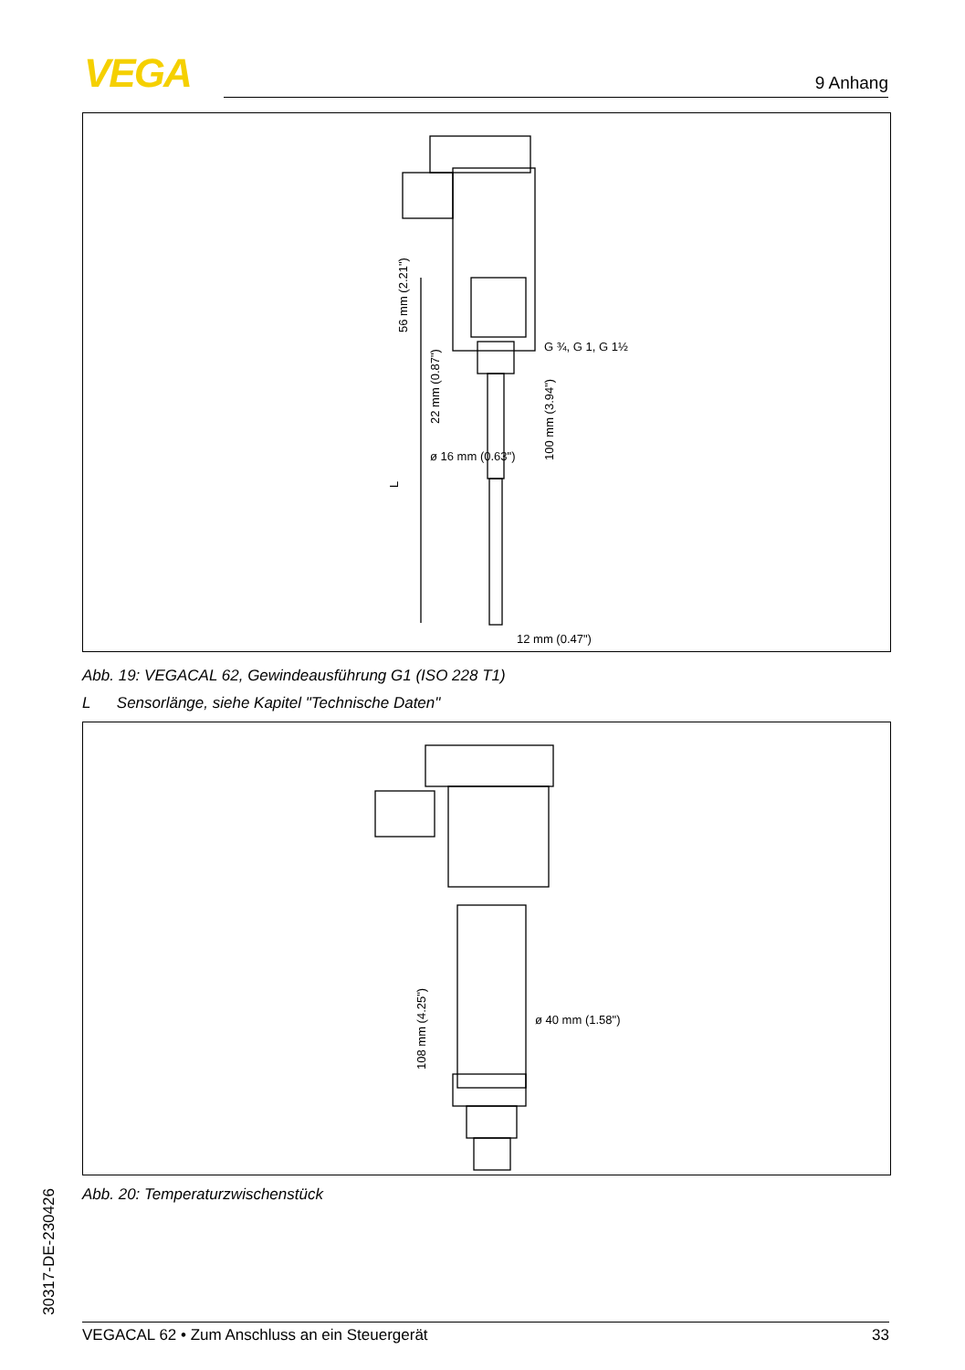VEGA 9 Anhang
56 mm (2.21")
L
22 mm (0.87")
ø 16 mm (0.63")
100 mm (3.94")
G ¾, G 1, G 1½
12 mm (0.47")
Abb. 19: VEGACAL 62, Gewindeausführung G1 (ISO 228 T1)
L Sensorlänge, siehe Kapitel "Technische Daten"
108 mm (4.25")
ø 40 mm (1.58")
Abb. 20: Temperaturzwischenstück
30317-DE-230426 VEGACAL 62 • Zum Anschluss an ein Steuergerät 33